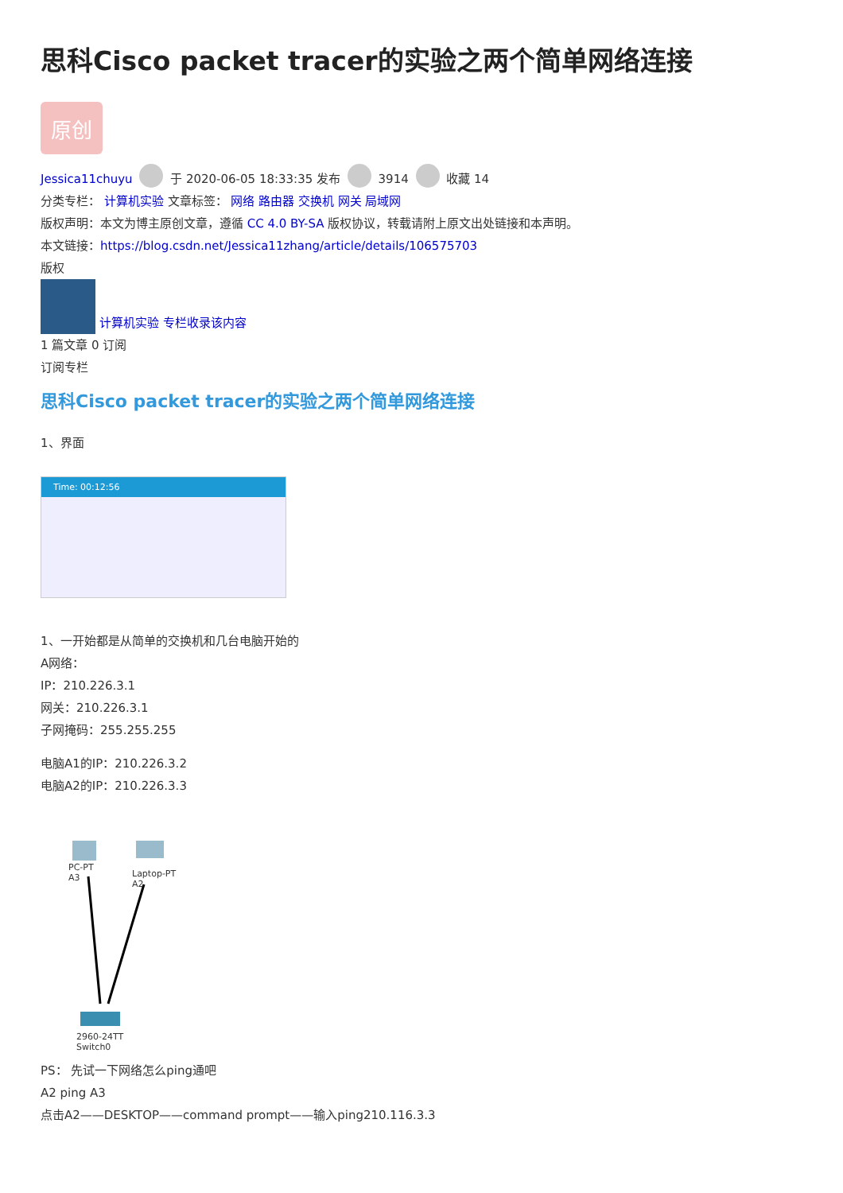思科Cisco packet tracer的实验之两个简单网络连接
原创
Jessica11chuyu 于 2020-06-05 18:33:35 发布 3914 收藏 14
分类专栏： 计算机实验 文章标签： 网络 路由器 交换机 网关 局域网
版权声明：本文为博主原创文章，遵循 CC 4.0 BY-SA 版权协议，转载请附上原文出处链接和本声明。
本文链接：https://blog.csdn.net/Jessica11zhang/article/details/106575703
版权
计算机实验 专栏收录该内容
1 篇文章 0 订阅
订阅专栏
思科Cisco packet tracer的实验之两个简单网络连接
1、界面
Time: 00:12:56
1、一开始都是从简单的交换机和几台电脑开始的
A网络：
IP：210.226.3.1
网关：210.226.3.1
子网掩码：255.255.255
电脑A1的IP：210.226.3.2
电脑A2的IP：210.226.3.3
PC-PT
A3
Laptop-PT
A2
2960-24TT
Switch0
PS： 先试一下网络怎么ping通吧
A2 ping A3
点击A2——DESKTOP——command prompt——输入ping210.116.3.3